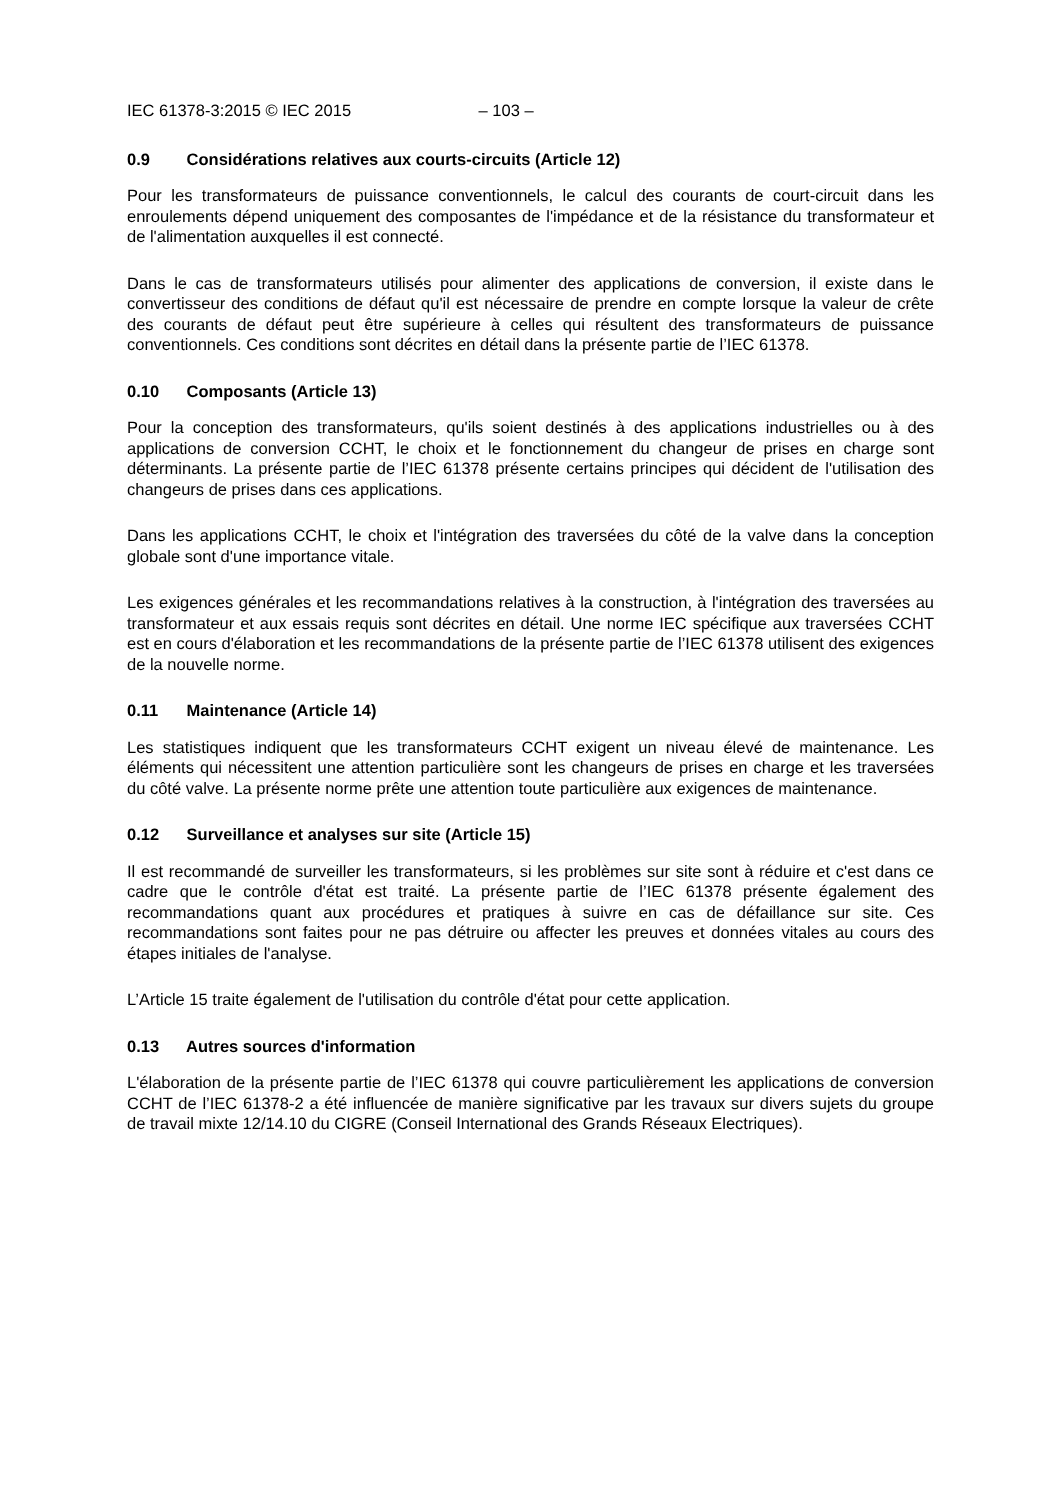IEC 61378-3:2015 © IEC 2015 – 103 –
0.9 Considérations relatives aux courts-circuits (Article 12)
Pour les transformateurs de puissance conventionnels, le calcul des courants de court-circuit dans les enroulements dépend uniquement des composantes de l'impédance et de la résistance du transformateur et de l'alimentation auxquelles il est connecté.
Dans le cas de transformateurs utilisés pour alimenter des applications de conversion, il existe dans le convertisseur des conditions de défaut qu'il est nécessaire de prendre en compte lorsque la valeur de crête des courants de défaut peut être supérieure à celles qui résultent des transformateurs de puissance conventionnels. Ces conditions sont décrites en détail dans la présente partie de l’IEC 61378.
0.10 Composants (Article 13)
Pour la conception des transformateurs, qu'ils soient destinés à des applications industrielles ou à des applications de conversion CCHT, le choix et le fonctionnement du changeur de prises en charge sont déterminants. La présente partie de l’IEC 61378 présente certains principes qui décident de l'utilisation des changeurs de prises dans ces applications.
Dans les applications CCHT, le choix et l'intégration des traversées du côté de la valve dans la conception globale sont d'une importance vitale.
Les exigences générales et les recommandations relatives à la construction, à l'intégration des traversées au transformateur et aux essais requis sont décrites en détail. Une norme IEC spécifique aux traversées CCHT est en cours d'élaboration et les recommandations de la présente partie de l’IEC 61378 utilisent des exigences de la nouvelle norme.
0.11 Maintenance (Article 14)
Les statistiques indiquent que les transformateurs CCHT exigent un niveau élevé de maintenance. Les éléments qui nécessitent une attention particulière sont les changeurs de prises en charge et les traversées du côté valve. La présente norme prête une attention toute particulière aux exigences de maintenance.
0.12 Surveillance et analyses sur site (Article 15)
Il est recommandé de surveiller les transformateurs, si les problèmes sur site sont à réduire et c'est dans ce cadre que le contrôle d'état est traité. La présente partie de l’IEC 61378 présente également des recommandations quant aux procédures et pratiques à suivre en cas de défaillance sur site. Ces recommandations sont faites pour ne pas détruire ou affecter les preuves et données vitales au cours des étapes initiales de l'analyse.
L’Article 15 traite également de l'utilisation du contrôle d'état pour cette application.
0.13 Autres sources d'information
L'élaboration de la présente partie de l’IEC 61378 qui couvre particulièrement les applications de conversion CCHT de l’IEC 61378-2 a été influencée de manière significative par les travaux sur divers sujets du groupe de travail mixte 12/14.10 du CIGRE (Conseil International des Grands Réseaux Electriques).